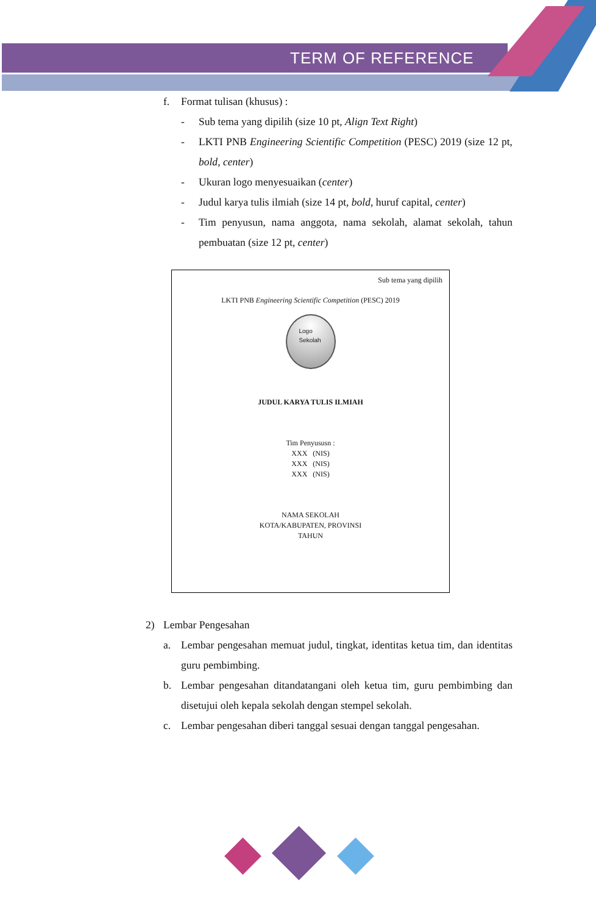TERM OF REFERENCE
f. Format tulisan (khusus) :
- Sub tema yang dipilih (size 10 pt, Align Text Right)
- LKTI PNB Engineering Scientific Competition (PESC) 2019 (size 12 pt, bold, center)
- Ukuran logo menyesuaikan (center)
- Judul karya tulis ilmiah (size 14 pt, bold, huruf capital, center)
- Tim penyusun, nama anggota, nama sekolah, alamat sekolah, tahun pembuatan (size 12 pt, center)
Sub tema yang dipilih
LKTI PNB Engineering Scientific Competition (PESC) 2019
Logo
Sekolah
JUDUL KARYA TULIS ILMIAH
Tim Penyususn :
XXX (NIS)
XXX (NIS)
XXX (NIS)
NAMA SEKOLAH
KOTA/KABUPATEN, PROVINSI
TAHUN
2) Lembar Pengesahan
a. Lembar pengesahan memuat judul, tingkat, identitas ketua tim, dan identitas guru pembimbing.
b. Lembar pengesahan ditandatangani oleh ketua tim, guru pembimbing dan disetujui oleh kepala sekolah dengan stempel sekolah.
c. Lembar pengesahan diberi tanggal sesuai dengan tanggal pengesahan.